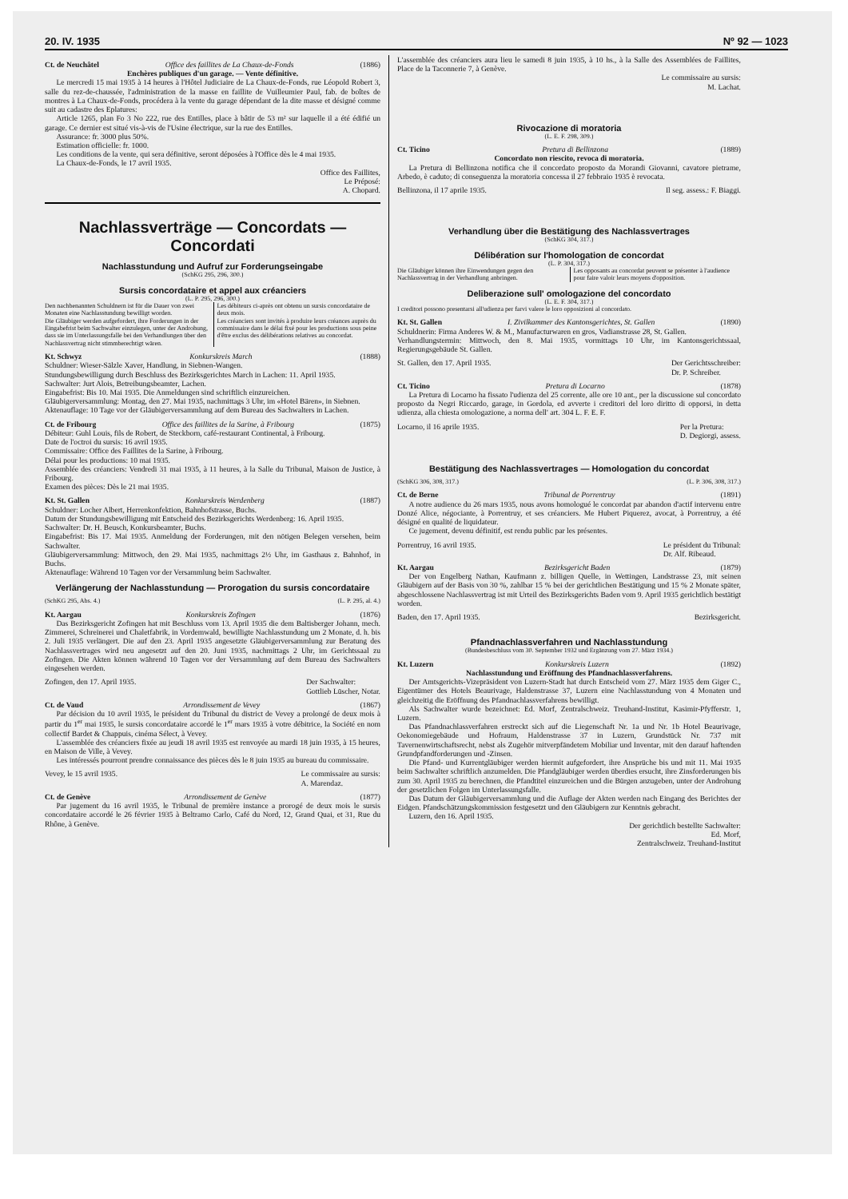20. IV. 1935 Nº 92 — 1023
Ct. de Neuchâtel Office des faillites de La Chaux-de-Fonds (1886)
Enchères publiques d'un garage. — Vente définitive.
Le mercredi 15 mai 1935 à 14 heures à l'Hôtel Judiciaire de La Chaux-de-Fonds, rue Léopold Robert 3, salle du rez-de-chaussée, l'administration de la masse en faillite de Vuilleumier Paul, fab. de boîtes de montres à La Chaux-de-Fonds, procédera à la vente du garage dépendant de la dite masse et désigné comme suit au cadastre des Eplatures:
Article 1265, plan Fo 3 No 222, rue des Entilles, place à bâtir de 53 m² sur laquelle il a été édifié un garage. Ce dernier est situé vis-à-vis de l'Usine électrique, sur la rue des Entilles.
Assurance: fr. 3000 plus 50%.
Estimation officielle: fr. 1000.
Les conditions de la vente, qui sera définitive, seront déposées à l'Office dès le 4 mai 1935.
La Chaux-de-Fonds, le 17 avril 1935.
Office des Faillites,
Le Préposé:
A. Chopard.
Nachlassverträge — Concordats — Concordati
Nachlasstundung und Aufruf zur Forderungseingabe
(SchKG 295, 296, 300.)
Sursis concordataire et appel aux créanciers
(L. P. 295, 296, 300.)
Den nachbenannten Schuldnern ist für die Dauer von zwei Monaten eine Nachlasstundung bewilligt worden.
Die Gläubiger werden aufgefordert, ihre Forderungen in der Eingabefrist beim Sachwalter einzulegen, unter der Androhung, dass sie im Unterlassungsfalle bei den Verhandlungen über den Nachlassvertrag nicht stimmberechtigt wären.
Les débiteurs ci-après ont obtenu un sursis concordataire de deux mois.
Les créanciers sont invités à produire leurs créances auprès du commissaire dans le délai fixé pour les productions sous peine d'être exclus des délibérations relatives au concordat.
Kt. Schwyz Konkurskreis March (1888)
Schuldner: Wieser-Sälzle Xaver, Handlung, in Siebnen-Wangen.
Stundungsbewilligung durch Beschluss des Bezirksgerichtes March in Lachen: 11. April 1935.
Sachwalter: Jurt Alois, Betreibungsbeamter, Lachen.
Eingabefrist: Bis 10. Mai 1935. Die Anmeldungen sind schriftlich einzureichen.
Gläubigerversammlung: Montag, den 27. Mai 1935, nachmittags 3 Uhr, im «Hotel Bären», in Siebnen.
Aktenauflage: 10 Tage vor der Gläubigerversammlung auf dem Bureau des Sachwalters in Lachen.
Ct. de Fribourg Office des faillites de la Sarine, à Fribourg (1875)
Débiteur: Guhl Louis, fils de Robert, de Steckborn, café-restaurant Continental, à Fribourg.
Date de l'octroi du sursis: 16 avril 1935.
Commissaire: Office des Faillites de la Sarine, à Fribourg.
Délai pour les productions: 10 mai 1935.
Assemblée des créanciers: Vendredi 31 mai 1935, à 11 heures, à la Salle du Tribunal, Maison de Justice, à Fribourg.
Examen des pièces: Dès le 21 mai 1935.
Kt. St. Gallen Konkurskreis Werdenberg (1887)
Schuldner: Locher Albert, Herrenkonfektion, Bahnhofstrasse, Buchs.
Datum der Stundungsbewilligung mit Entscheid des Bezirksgerichts Werdenberg: 16. April 1935.
Sachwalter: Dr. H. Beusch, Konkursbeamter, Buchs.
Eingabefrist: Bis 17. Mai 1935. Anmeldung der Forderungen, mit den nötigen Belegen versehen, beim Sachwalter.
Gläubigerversammlung: Mittwoch, den 29. Mai 1935, nachmittags 2½ Uhr, im Gasthaus z. Bahnhof, in Buchs.
Aktenauflage: Während 10 Tagen vor der Versammlung beim Sachwalter.
Verlängerung der Nachlasstundung — Prorogation du sursis concordataire
(SchKG 295, Abs. 4.) (L. P. 295, al. 4.)
Kt. Aargau Konkurskreis Zofingen (1876)
Das Bezirksgericht Zofingen hat mit Beschluss vom 13. April 1935 die dem Baltisberger Johann, mech. Zimmerei, Schreinerei und Chaletfabrik, in Vordemwald, bewilligte Nachlasstundung um 2 Monate, d. h. bis 2. Juli 1935 verlängert. Die auf den 23. April 1935 angesetzte Gläubigerversammlung zur Beratung des Nachlassvertrages wird neu angesetzt auf den 20. Juni 1935, nachmittags 2 Uhr, im Gerichtssaal zu Zofingen. Die Akten können während 10 Tagen vor der Versammlung auf dem Bureau des Sachwalters eingesehen werden.
Zofingen, den 17. April 1935. Der Sachwalter:
Gottlieb Lüscher, Notar.
Ct. de Vaud Arrondissement de Vevey (1867)
Par décision du 10 avril 1935, le président du Tribunal du district de Vevey a prolongé de deux mois à partir du 1<sup>er</sup> mai 1935, le sursis concordataire accordé le 1<sup>er</sup> mars 1935 à votre débitrice, la Société en nom collectif Bardet & Chappuis, cinéma Sélect, à Vevey.
L'assemblée des créanciers fixée au jeudi 18 avril 1935 est renvoyée au mardi 18 juin 1935, à 15 heures, en Maison de Ville, à Vevey.
Les intéressés pourront prendre connaissance des pièces dès le 8 juin 1935 au bureau du commissaire.
Vevey, le 15 avril 1935. Le commissaire au sursis:
A. Marendaz.
Ct. de Genève Arrondissement de Genève (1877)
Par jugement du 16 avril 1935, le Tribunal de première instance a prorogé de deux mois le sursis concordataire accordé le 26 février 1935 à Beltramo Carlo, Café du Nord, 12, Grand Quai, et 31, Rue du Rhône, à Genève.
L'assemblée des créanciers aura lieu le samedi 8 juin 1935, à 10 hs., à la Salle des Assemblées de Faillites, Place de la Taconnerie 7, à Genève.
Le commissaire au sursis:
M. Lachat.
Rivocazione di moratoria
(L. E. F. 298, 309.)
Ct. Ticino Pretura di Bellinzona (1889)
Concordato non riescito, revoca di moratoria.
La Pretura di Bellinzona notifica che il concordato proposto da Morandi Giovanni, cavatore pietrame, Arbedo, è caduto; di conseguenza la moratoria concessa il 27 febbraio 1935 è revocata.
Bellinzona, il 17 aprile 1935. Il seg. assess.: F. Biaggi.
Verhandlung über die Bestätigung des Nachlassvertrages
(SchKG 304, 317.)
Délibération sur l'homologation de concordat
(L. P. 304, 317.)
Die Gläubiger können ihre Einwendungen gegen den Nachlassvertrag in der Verhandlung anbringen.
Les opposants au concordat peuvent se présenter à l'audience pour faire valoir leurs moyens d'opposition.
Deliberazione sull' omologazione del concordato
(L. E. F. 304, 317.)
I creditori possono presentarsi all'udienza per farvi valere le loro opposizioni al concordato.
Kt. St. Gallen I. Zivilkammer des Kantonsgerichtes, St. Gallen (1890)
Schuldnerin: Firma Anderes W. & M., Manufacturwaren en gros, Vadianstrasse 28, St. Gallen.
Verhandlungstermin: Mittwoch, den 8. Mai 1935, vormittags 10 Uhr, im Kantonsgerichtssaal, Regierungsgebäude St. Gallen.
St. Gallen, den 17. April 1935. Der Gerichtsschreiber:
Dr. P. Schreiber.
Ct. Ticino Pretura di Locarno (1878)
La Pretura di Locarno ha fissato l'udienza del 25 corrente, alle ore 10 ant., per la discussione sul concordato proposto da Negri Riccardo, garage, in Gordola, ed avverte i creditori del loro diritto di opporsi, in detta udienza, alla chiesta omologazione, a norma dell' art. 304 L. F. E. F.
Locarno, il 16 aprile 1935. Per la Pretura:
D. Degiorgi, assess.
Bestätigung des Nachlassvertrages — Homologation du concordat
(SchKG 306, 308, 317.) (L. P. 306, 308, 317.)
Ct. de Berne Tribunal de Porrentruy (1891)
A notre audience du 26 mars 1935, nous avons homologué le concordat par abandon d'actif intervenu entre Donzé Alice, négociante, à Porrentruy, et ses créanciers. Me Hubert Piquerez, avocat, à Porrentruy, a été désigné en qualité de liquidateur.
Ce jugement, devenu définitif, est rendu public par les présentes.
Porrentruy, 16 avril 1935. Le président du Tribunal:
Dr. Alf. Ribeaud.
Kt. Aargau Bezirksgericht Baden (1879)
Der von Engelberg Nathan, Kaufmann z. billigen Quelle, in Wettingen, Landstrasse 23, mit seinen Gläubigern auf der Basis von 30 %, zahlbar 15 % bei der gerichtlichen Bestätigung und 15 % 2 Monate später, abgeschlossene Nachlassvertrag ist mit Urteil des Bezirksgerichts Baden vom 9. April 1935 gerichtlich bestätigt worden.
Baden, den 17. April 1935. Bezirksgericht.
Pfandnachlassverfahren und Nachlasstundung
(Bundesbeschluss vom 30. September 1932 und Ergänzung vom 27. März 1934.)
Kt. Luzern Konkurskreis Luzern (1892)
Nachlasstundung und Eröffnung des Pfandnachlassverfahrens.
Der Amtsgerichts-Vizepräsident von Luzern-Stadt hat durch Entscheid vom 27. März 1935 dem Giger C., Eigentümer des Hotels Beaurivage, Haldenstrasse 37, Luzern eine Nachlasstundung von 4 Monaten und gleichzeitig die Eröffnung des Pfandnachlassverfahrens bewilligt.
Als Sachwalter wurde bezeichnet: Ed. Morf, Zentralschweiz. Treuhand-Institut, Kasimir-Pfyfferstr. 1, Luzern.
Das Pfandnachlassverfahren erstreckt sich auf die Liegenschaft Nr. 1a und Nr. 1b Hotel Beaurivage, Oekonomiegebäude und Hofraum, Haldenstrasse 37 in Luzern, Grundstück Nr. 737 mit Tavernenwirtschaftsrecht, nebst als Zugehör mitverpfändetem Mobiliar und Inventar, mit den darauf haftenden Grundpfandforderungen und -Zinsen.
Die Pfand- und Kurrentgläubiger werden hiermit aufgefordert, ihre Ansprüche bis und mit 11. Mai 1935 beim Sachwalter schriftlich anzumelden. Die Pfandgläubiger werden überdies ersucht, ihre Zinsforderungen bis zum 30. April 1935 zu berechnen, die Pfandtitel einzureichen und die Bürgen anzugeben, unter der Androhung der gesetzlichen Folgen im Unterlassungsfalle.
Das Datum der Gläubigerversammlung und die Auflage der Akten werden nach Eingang des Berichtes der Eidgen. Pfandschätzungskommission festgesetzt und den Gläubigern zur Kenntnis gebracht.
Luzern, den 16. April 1935.
Der gerichtlich bestellte Sachwalter:
Ed. Morf,
Zentralschweiz. Treuhand-Institut